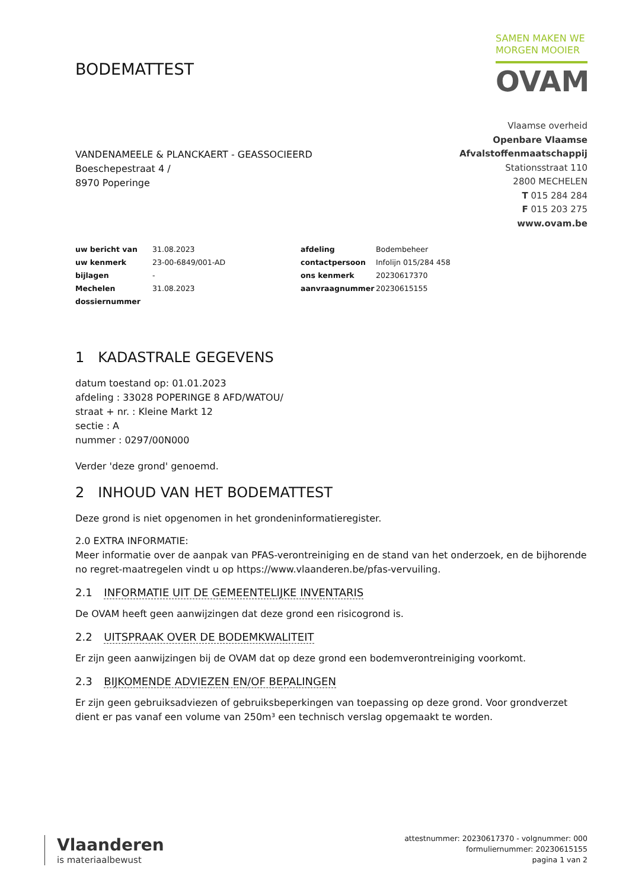BODEMATTEST
SAMEN MAKEN WE
MORGEN MOOIER
OVAM
VANDENAMEELE & PLANCKAERT - GEASSOCIEERD
Boeschepestraat 4 /
8970 Poperinge
Vlaamse overheid
Openbare Vlaamse
Afvalstoffenmaatschappij
Stationsstraat 110
2800 MECHELEN
T 015 284 284
F 015 203 275
www.ovam.be
| uw bericht van | 31.08.2023 | afdeling | Bodembeheer |
| uw kenmerk | 23-00-6849/001-AD | contactpersoon | Infolijn 015/284 458 |
| bijlagen | - | ons kenmerk | 20230617370 |
| Mechelen | 31.08.2023 | aanvraagnummer | 20230615155 |
| dossiernummer | | | |
1 KADASTRALE GEGEVENS
datum toestand op: 01.01.2023
afdeling : 33028 POPERINGE 8 AFD/WATOU/
straat + nr. : Kleine Markt 12
sectie : A
nummer : 0297/00N000
Verder 'deze grond' genoemd.
2 INHOUD VAN HET BODEMATTEST
Deze grond is niet opgenomen in het grondeninformatieregister.
2.0 EXTRA INFORMATIE:
Meer informatie over de aanpak van PFAS-verontreiniging en de stand van het onderzoek, en de bijhorende no regret-maatregelen vindt u op https://www.vlaanderen.be/pfas-vervuiling.
2.1 INFORMATIE UIT DE GEMEENTELIJKE INVENTARIS
De OVAM heeft geen aanwijzingen dat deze grond een risicogrond is.
2.2 UITSPRAAK OVER DE BODEMKWALITEIT
Er zijn geen aanwijzingen bij de OVAM dat op deze grond een bodemverontreiniging voorkomt.
2.3 BIJKOMENDE ADVIEZEN EN/OF BEPALINGEN
Er zijn geen gebruiksadviezen of gebruiksbeperkingen van toepassing op deze grond. Voor grondverzet dient er pas vanaf een volume van 250m³ een technisch verslag opgemaakt te worden.
Vlaanderen
is materiaalbewust
attestnummer: 20230617370 - volgnummer: 000
formuliernummer: 20230615155
pagina 1 van 2